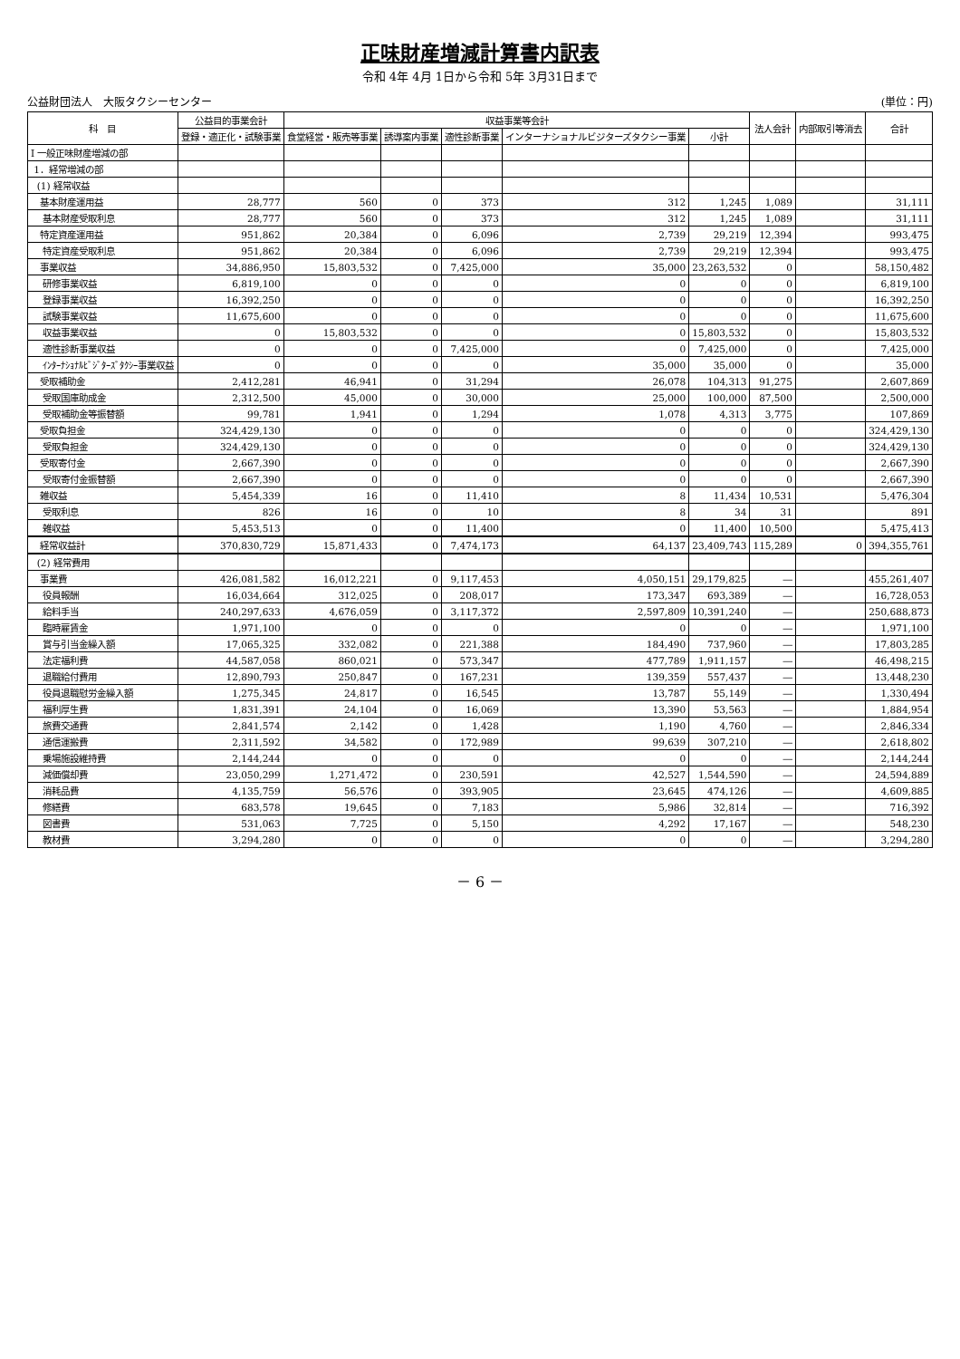正味財産増減計算書内訳表
令和 4年 4月 1日から令和 5年 3月31日まで
公益財団法人　大阪タクシーセンター (単位：円)
| 科 目 | 公益目的事業会計 | 収益事業等会計 | | | | | 法人会計 | 内部取引等消去 | 合計 |
| --- | --- | --- | --- | --- | --- | --- | --- | --- | --- |
| | 登録・適正化・試験事業 | 食堂経営・販売等事業 | 誘導案内事業 | 適性診断事業 | インターナショナルビジターズタクシー事業 | 小計 | | | |
| Ⅰ 一般正味財産増減の部 | | | | | | | | | |
| 1．経常増減の部 | | | | | | | | | |
| (1) 経常収益 | | | | | | | | | |
| 基本財産運用益 | 28,777 | 560 | 0 | 373 | 312 | 1,245 | 1,089 | | 31,111 |
| 基本財産受取利息 | 28,777 | 560 | 0 | 373 | 312 | 1,245 | 1,089 | | 31,111 |
| 特定資産運用益 | 951,862 | 20,384 | 0 | 6,096 | 2,739 | 29,219 | 12,394 | | 993,475 |
| 特定資産受取利息 | 951,862 | 20,384 | 0 | 6,096 | 2,739 | 29,219 | 12,394 | | 993,475 |
| 事業収益 | 34,886,950 | 15,803,532 | 0 | 7,425,000 | 35,000 | 23,263,532 | 0 | | 58,150,482 |
| 研修事業収益 | 6,819,100 | 0 | 0 | 0 | 0 | 0 | 0 | | 6,819,100 |
| 登録事業収益 | 16,392,250 | 0 | 0 | 0 | 0 | 0 | 0 | | 16,392,250 |
| 試験事業収益 | 11,675,600 | 0 | 0 | 0 | 0 | 0 | 0 | | 11,675,600 |
| 収益事業収益 | 0 | 15,803,532 | 0 | 0 | 0 | 15,803,532 | 0 | | 15,803,532 |
| 適性診断事業収益 | 0 | 0 | 0 | 7,425,000 | 0 | 7,425,000 | 0 | | 7,425,000 |
| ｲﾝﾀｰﾅｼｮﾅﾙﾋﾞｼﾞﾀｰｽﾞﾀｸｼｰ事業収益 | 0 | 0 | 0 | 0 | 35,000 | 35,000 | 0 | | 35,000 |
| 受取補助金 | 2,412,281 | 46,941 | 0 | 31,294 | 26,078 | 104,313 | 91,275 | | 2,607,869 |
| 受取国庫助成金 | 2,312,500 | 45,000 | 0 | 30,000 | 25,000 | 100,000 | 87,500 | | 2,500,000 |
| 受取補助金等振替額 | 99,781 | 1,941 | 0 | 1,294 | 1,078 | 4,313 | 3,775 | | 107,869 |
| 受取負担金 | 324,429,130 | 0 | 0 | 0 | 0 | 0 | 0 | | 324,429,130 |
| 受取負担金 | 324,429,130 | 0 | 0 | 0 | 0 | 0 | 0 | | 324,429,130 |
| 受取寄付金 | 2,667,390 | 0 | 0 | 0 | 0 | 0 | 0 | | 2,667,390 |
| 受取寄付金振替額 | 2,667,390 | 0 | 0 | 0 | 0 | 0 | 0 | | 2,667,390 |
| 雑収益 | 5,454,339 | 16 | 0 | 11,410 | 8 | 11,434 | 10,531 | | 5,476,304 |
| 受取利息 | 826 | 16 | 0 | 10 | 8 | 34 | 31 | | 891 |
| 雑収益 | 5,453,513 | 0 | 0 | 11,400 | 0 | 11,400 | 10,500 | | 5,475,413 |
| 経常収益計 | 370,830,729 | 15,871,433 | 0 | 7,474,173 | 64,137 | 23,409,743 | 115,289 | 0 | 394,355,761 |
| (2) 経常費用 | | | | | | | | | |
| 事業費 | 426,081,582 | 16,012,221 | 0 | 9,117,453 | 4,050,151 | 29,179,825 | ― | | 455,261,407 |
| 役員報酬 | 16,034,664 | 312,025 | 0 | 208,017 | 173,347 | 693,389 | ― | | 16,728,053 |
| 給料手当 | 240,297,633 | 4,676,059 | 0 | 3,117,372 | 2,597,809 | 10,391,240 | ― | | 250,688,873 |
| 臨時雇賃金 | 1,971,100 | 0 | 0 | 0 | 0 | 0 | ― | | 1,971,100 |
| 賞与引当金繰入額 | 17,065,325 | 332,082 | 0 | 221,388 | 184,490 | 737,960 | ― | | 17,803,285 |
| 法定福利費 | 44,587,058 | 860,021 | 0 | 573,347 | 477,789 | 1,911,157 | ― | | 46,498,215 |
| 退職給付費用 | 12,890,793 | 250,847 | 0 | 167,231 | 139,359 | 557,437 | ― | | 13,448,230 |
| 役員退職慰労金繰入額 | 1,275,345 | 24,817 | 0 | 16,545 | 13,787 | 55,149 | ― | | 1,330,494 |
| 福利厚生費 | 1,831,391 | 24,104 | 0 | 16,069 | 13,390 | 53,563 | ― | | 1,884,954 |
| 旅費交通費 | 2,841,574 | 2,142 | 0 | 1,428 | 1,190 | 4,760 | ― | | 2,846,334 |
| 通信運搬費 | 2,311,592 | 34,582 | 0 | 172,989 | 99,639 | 307,210 | ― | | 2,618,802 |
| 乗場施設維持費 | 2,144,244 | 0 | 0 | 0 | 0 | 0 | ― | | 2,144,244 |
| 減価償却費 | 23,050,299 | 1,271,472 | 0 | 230,591 | 42,527 | 1,544,590 | ― | | 24,594,889 |
| 消耗品費 | 4,135,759 | 56,576 | 0 | 393,905 | 23,645 | 474,126 | ― | | 4,609,885 |
| 修繕費 | 683,578 | 19,645 | 0 | 7,183 | 5,986 | 32,814 | ― | | 716,392 |
| 図書費 | 531,063 | 7,725 | 0 | 5,150 | 4,292 | 17,167 | ― | | 548,230 |
| 教材費 | 3,294,280 | 0 | 0 | 0 | 0 | 0 | ― | | 3,294,280 |
－ 6 －